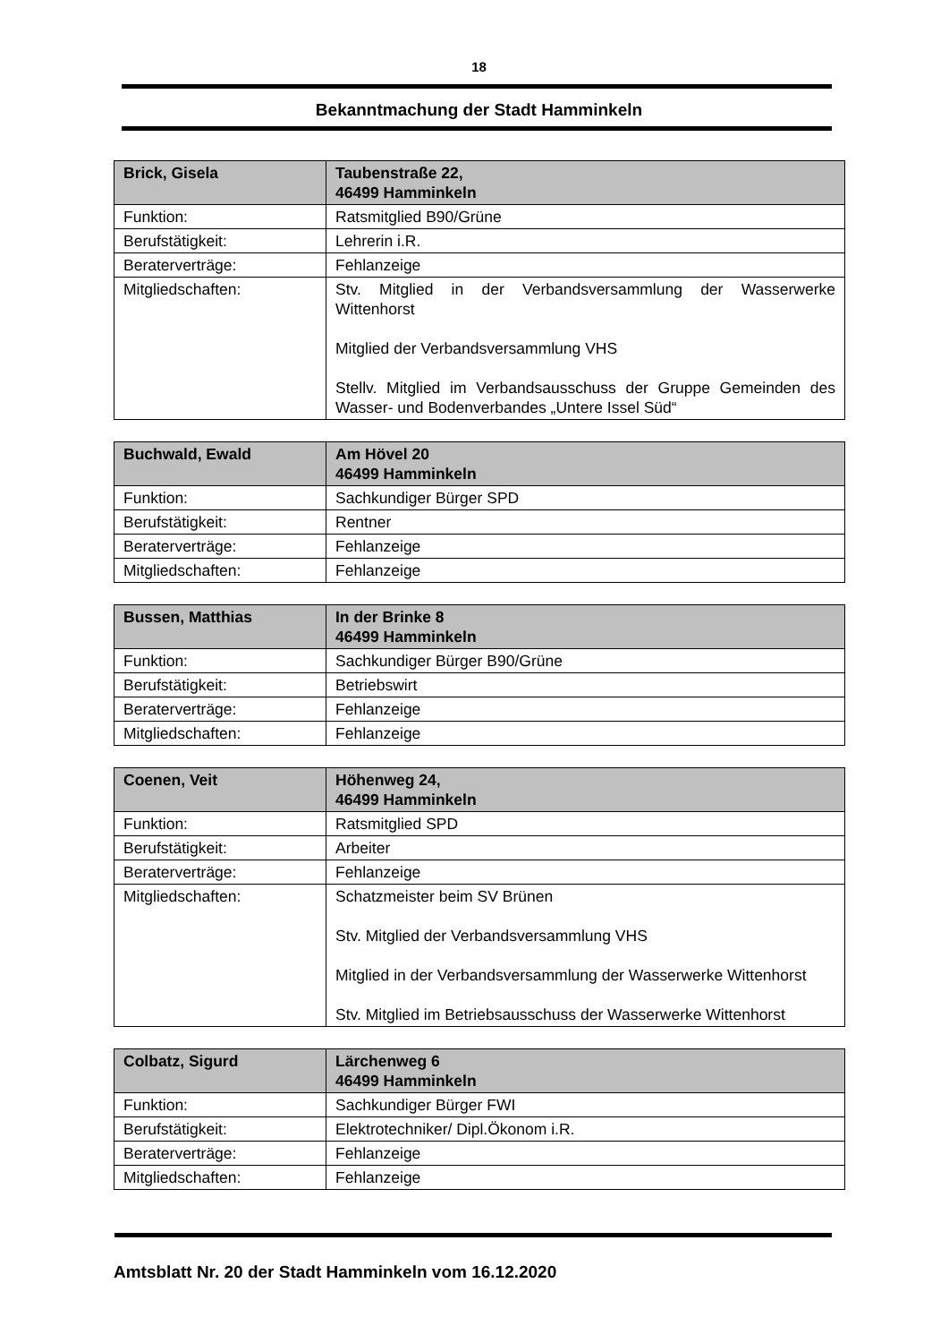18
Bekanntmachung der Stadt Hamminkeln
| Brick, Gisela | Taubenstraße 22, 46499 Hamminkeln |
| --- | --- |
| Funktion: | Ratsmitglied B90/Grüne |
| Berufstätigkeit: | Lehrerin i.R. |
| Beraterverträge: | Fehlanzeige |
| Mitgliedschaften: | Stv. Mitglied in der Verbandsversammlung der Wasserwerke Wittenhorst Mitglied der Verbandsversammlung VHS Stellv. Mitglied im Verbandsausschuss der Gruppe Gemeinden des Wasser- und Bodenverbandes „Untere Issel Süd“ |
| Buchwald, Ewald | Am Hövel 20 46499 Hamminkeln |
| --- | --- |
| Funktion: | Sachkundiger Bürger SPD |
| Berufstätigkeit: | Rentner |
| Beraterverträge: | Fehlanzeige |
| Mitgliedschaften: | Fehlanzeige |
| Bussen, Matthias | In der Brinke 8 46499 Hamminkeln |
| --- | --- |
| Funktion: | Sachkundiger Bürger B90/Grüne |
| Berufstätigkeit: | Betriebswirt |
| Beraterverträge: | Fehlanzeige |
| Mitgliedschaften: | Fehlanzeige |
| Coenen, Veit | Höhenweg 24, 46499 Hamminkeln |
| --- | --- |
| Funktion: | Ratsmitglied SPD |
| Berufstätigkeit: | Arbeiter |
| Beraterverträge: | Fehlanzeige |
| Mitgliedschaften: | Schatzmeister beim SV Brünen Stv. Mitglied der Verbandsversammlung VHS Mitglied in der Verbandsversammlung der Wasserwerke Wittenhorst Stv. Mitglied im Betriebsausschuss der Wasserwerke Wittenhorst |
| Colbatz, Sigurd | Lärchenweg 6 46499 Hamminkeln |
| --- | --- |
| Funktion: | Sachkundiger Bürger FWI |
| Berufstätigkeit: | Elektrotechniker/ Dipl.Ökonom i.R. |
| Beraterverträge: | Fehlanzeige |
| Mitgliedschaften: | Fehlanzeige |
Amtsblatt Nr. 20 der Stadt Hamminkeln vom 16.12.2020